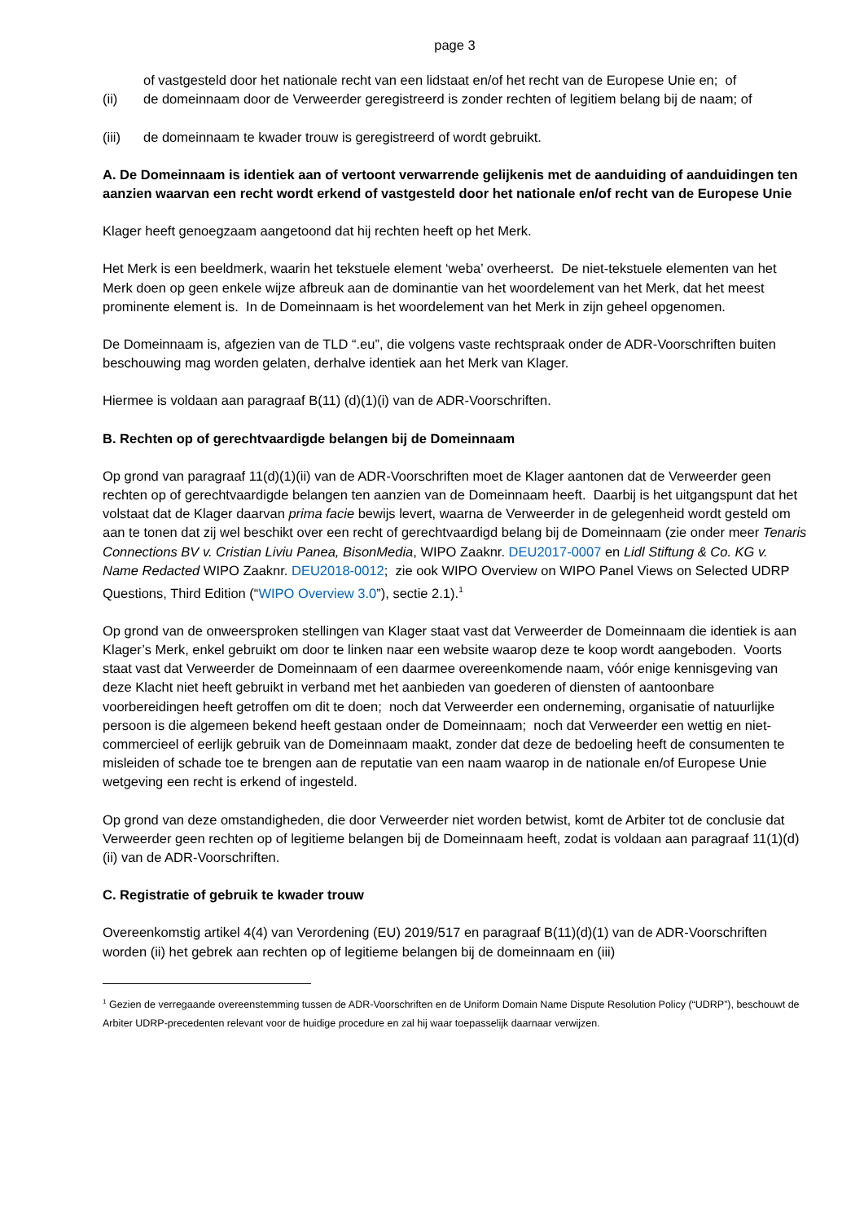page 3
of vastgesteld door het nationale recht van een lidstaat en/of het recht van de Europese Unie en; of
(ii) de domeinnaam door de Verweerder geregistreerd is zonder rechten of legitiem belang bij de naam; of
(iii) de domeinnaam te kwader trouw is geregistreerd of wordt gebruikt.
A. De Domeinnaam is identiek aan of vertoont verwarrende gelijkenis met de aanduiding of aanduidingen ten aanzien waarvan een recht wordt erkend of vastgesteld door het nationale en/of recht van de Europese Unie
Klager heeft genoegzaam aangetoond dat hij rechten heeft op het Merk.
Het Merk is een beeldmerk, waarin het tekstuele element ‘weba’ overheerst. De niet-tekstuele elementen van het Merk doen op geen enkele wijze afbreuk aan de dominantie van het woordelement van het Merk, dat het meest prominente element is. In de Domeinnaam is het woordelement van het Merk in zijn geheel opgenomen.
De Domeinnaam is, afgezien van de TLD “.eu”, die volgens vaste rechtspraak onder de ADR-Voorschriften buiten beschouwing mag worden gelaten, derhalve identiek aan het Merk van Klager.
Hiermee is voldaan aan paragraaf B(11) (d)(1)(i) van de ADR-Voorschriften.
B. Rechten op of gerechtvaardigde belangen bij de Domeinnaam
Op grond van paragraaf 11(d)(1)(ii) van de ADR-Voorschriften moet de Klager aantonen dat de Verweerder geen rechten op of gerechtvaardigde belangen ten aanzien van de Domeinnaam heeft. Daarbij is het uitgangspunt dat het volstaat dat de Klager daarvan prima facie bewijs levert, waarna de Verweerder in de gelegenheid wordt gesteld om aan te tonen dat zij wel beschikt over een recht of gerechtvaardigd belang bij de Domeinnaam (zie onder meer Tenaris Connections BV v. Cristian Liviu Panea, BisonMedia, WIPO Zaaknr. DEU2017-0007 en Lidl Stiftung & Co. KG v. Name Redacted WIPO Zaaknr. DEU2018-0012; zie ook WIPO Overview on WIPO Panel Views on Selected UDRP Questions, Third Edition (“WIPO Overview 3.0”), sectie 2.1).<sup>1</sup>
Op grond van de onweersproken stellingen van Klager staat vast dat Verweerder de Domeinnaam die identiek is aan Klager’s Merk, enkel gebruikt om door te linken naar een website waarop deze te koop wordt aangeboden. Voorts staat vast dat Verweerder de Domeinnaam of een daarmee overeenkomende naam, vóór enige kennisgeving van deze Klacht niet heeft gebruikt in verband met het aanbieden van goederen of diensten of aantoonbare voorbereidingen heeft getroffen om dit te doen; noch dat Verweerder een onderneming, organisatie of natuurlijke persoon is die algemeen bekend heeft gestaan onder de Domeinnaam; noch dat Verweerder een wettig en niet-commercieel of eerlijk gebruik van de Domeinnaam maakt, zonder dat deze de bedoeling heeft de consumenten te misleiden of schade toe te brengen aan de reputatie van een naam waarop in de nationale en/of Europese Unie wetgeving een recht is erkend of ingesteld.
Op grond van deze omstandigheden, die door Verweerder niet worden betwist, komt de Arbiter tot de conclusie dat Verweerder geen rechten op of legitieme belangen bij de Domeinnaam heeft, zodat is voldaan aan paragraaf 11(1)(d)(ii) van de ADR-Voorschriften.
C. Registratie of gebruik te kwader trouw
Overeenkomstig artikel 4(4) van Verordening (EU) 2019/517 en paragraaf B(11)(d)(1) van de ADR-Voorschriften worden (ii) het gebrek aan rechten op of legitieme belangen bij de domeinnaam en (iii)
<sup>1</sup> Gezien de verregaande overeenstemming tussen de ADR-Voorschriften en de Uniform Domain Name Dispute Resolution Policy (“UDRP”), beschouwt de Arbiter UDRP-precedenten relevant voor de huidige procedure en zal hij waar toepasselijk daarnaar verwijzen.